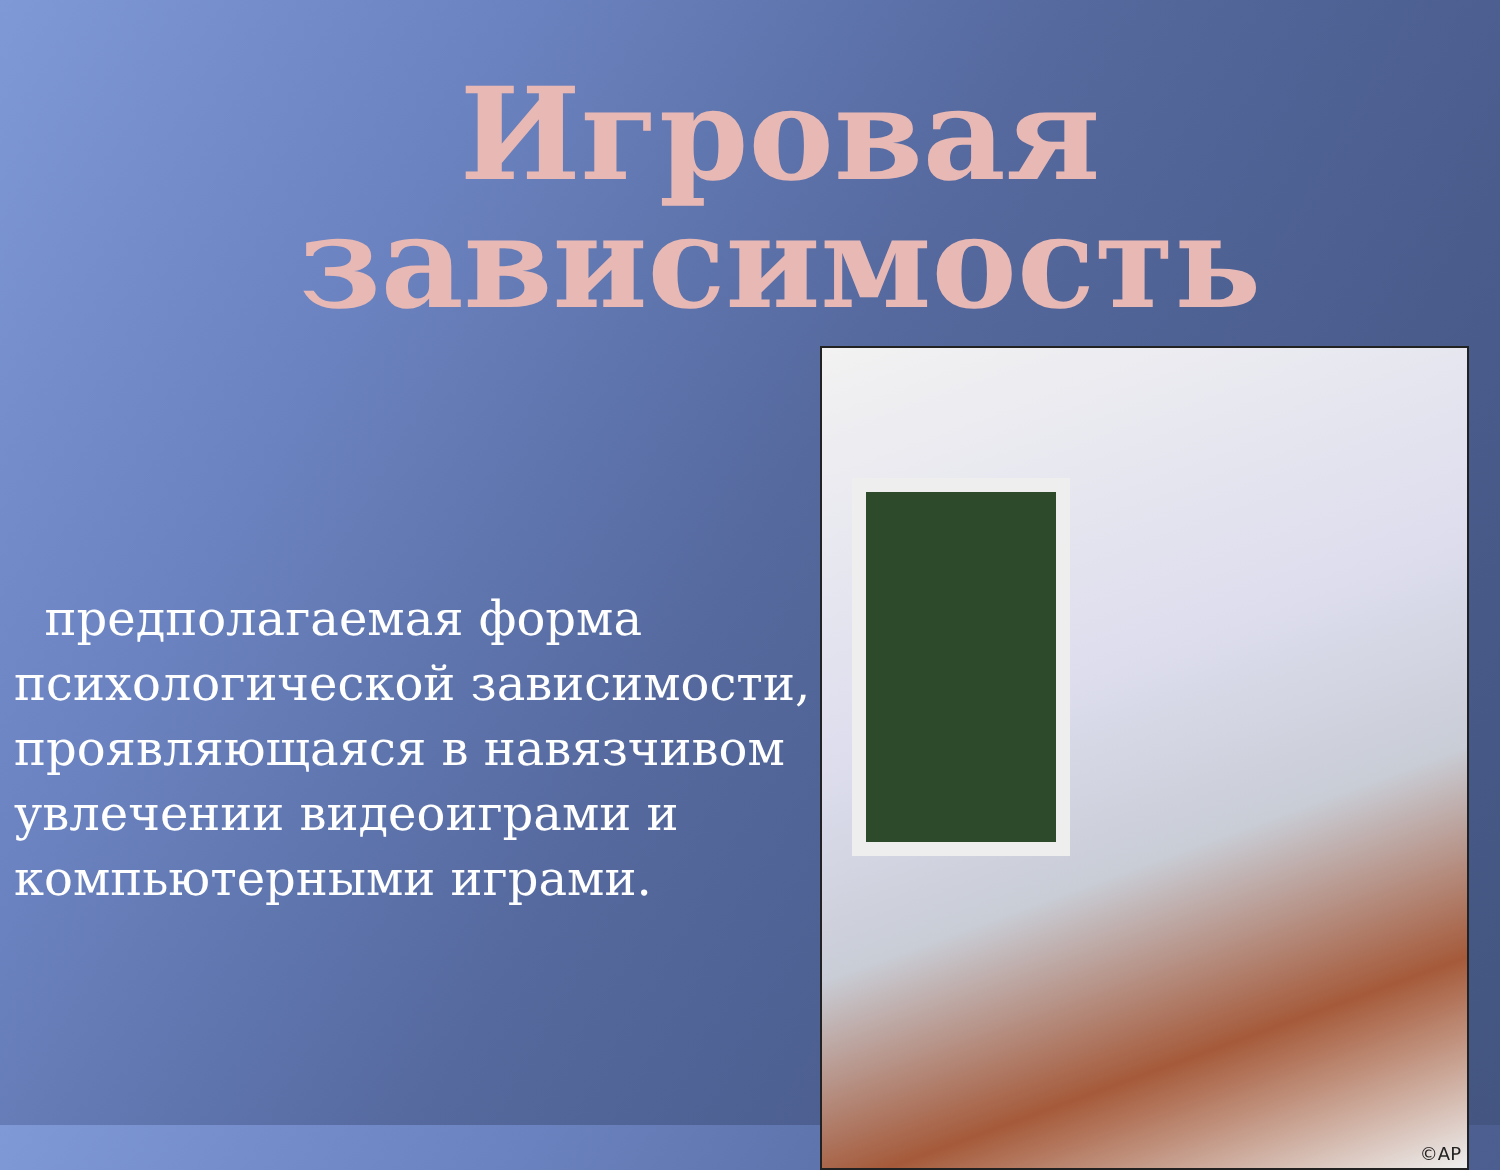Игровая зависимость
предполагаемая форма психологической зависимости, проявляющаяся в навязчивом увлечении видеоиграми и компьютерными играми.
©AP